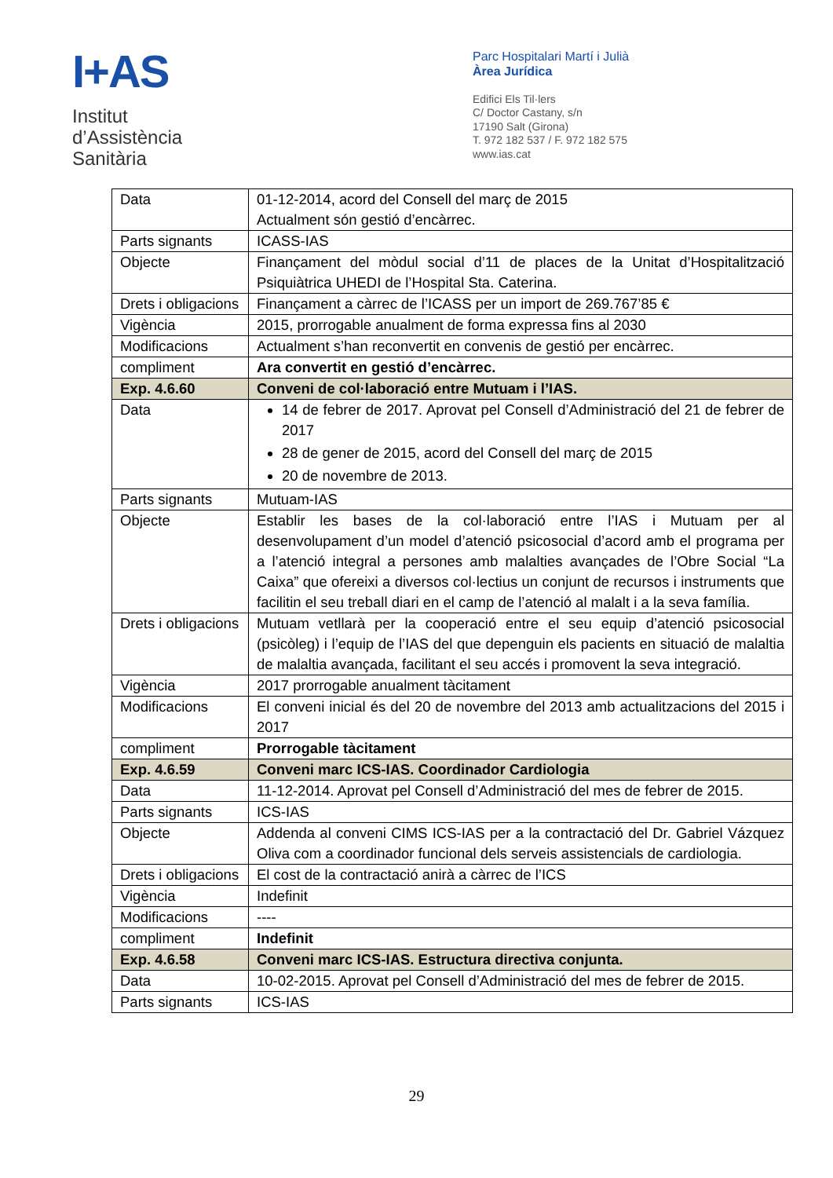I+AS
Institut
d’Assistència
Sanitària
Parc Hospitalari Martí i Julià
Àrea Jurídica
Edifici Els Til·lers
C/ Doctor Castany, s/n
17190 Salt (Girona)
T. 972 182 537 / F. 972 182 575
www.ias.cat
| Data | 01-12-2014, acord del Consell del març de 2015 Actualment són gestió d’encàrrec. |
| Parts signants | ICASS-IAS |
| Objecte | Finançament del mòdul social d’11 de places de la Unitat d’Hospitalització Psiquiàtrica UHEDI de l’Hospital Sta. Caterina. |
| Drets i obligacions | Finançament a càrrec de l’ICASS per un import de 269.767’85 € |
| Vigència | 2015, prorrogable anualment de forma expressa fins al 2030 |
| Modificacions | Actualment s’han reconvertit en convenis de gestió per encàrrec. |
| compliment | Ara convertit en gestió d’encàrrec. |
| Exp. 4.6.60 | Conveni de col·laboració entre Mutuam i l’IAS. |
| Data | 14 de febrer de 2017. Aprovat pel Consell d’Administració del 21 de febrer de 2017 28 de gener de 2015, acord del Consell del març de 2015 20 de novembre de 2013. |
| Parts signants | Mutuam-IAS |
| Objecte | Establir les bases de la col·laboració entre l’IAS i Mutuam per al desenvolupament d’un model d’atenció psicosocial d’acord amb el programa per a l’atenció integral a persones amb malalties avançades de l’Obre Social “La Caixa” que ofereixi a diversos col·lectius un conjunt de recursos i instruments que facilitin el seu treball diari en el camp de l’atenció al malalt i a la seva família. |
| Drets i obligacions | Mutuam vetllarà per la cooperació entre el seu equip d’atenció psicosocial (psicòleg) i l’equip de l’IAS del que depenguin els pacients en situació de malaltia de malaltia avançada, facilitant el seu accés i promovent la seva integració. |
| Vigència | 2017 prorrogable anualment tàcitament |
| Modificacions | El conveni inicial és del 20 de novembre del 2013 amb actualitzacions del 2015 i 2017 |
| compliment | Prorrogable tàcitament |
| Exp. 4.6.59 | Conveni marc ICS-IAS. Coordinador Cardiologia |
| Data | 11-12-2014. Aprovat pel Consell d’Administració del mes de febrer de 2015. |
| Parts signants | ICS-IAS |
| Objecte | Addenda al conveni CIMS ICS-IAS per a la contractació del Dr. Gabriel Vázquez Oliva com a coordinador funcional dels serveis assistencials de cardiologia. |
| Drets i obligacions | El cost de la contractació anirà a càrrec de l’ICS |
| Vigència | Indefinit |
| Modificacions | ---- |
| compliment | Indefinit |
| Exp. 4.6.58 | Conveni marc ICS-IAS. Estructura directiva conjunta. |
| Data | 10-02-2015. Aprovat pel Consell d’Administració del mes de febrer de 2015. |
| Parts signants | ICS-IAS |
29